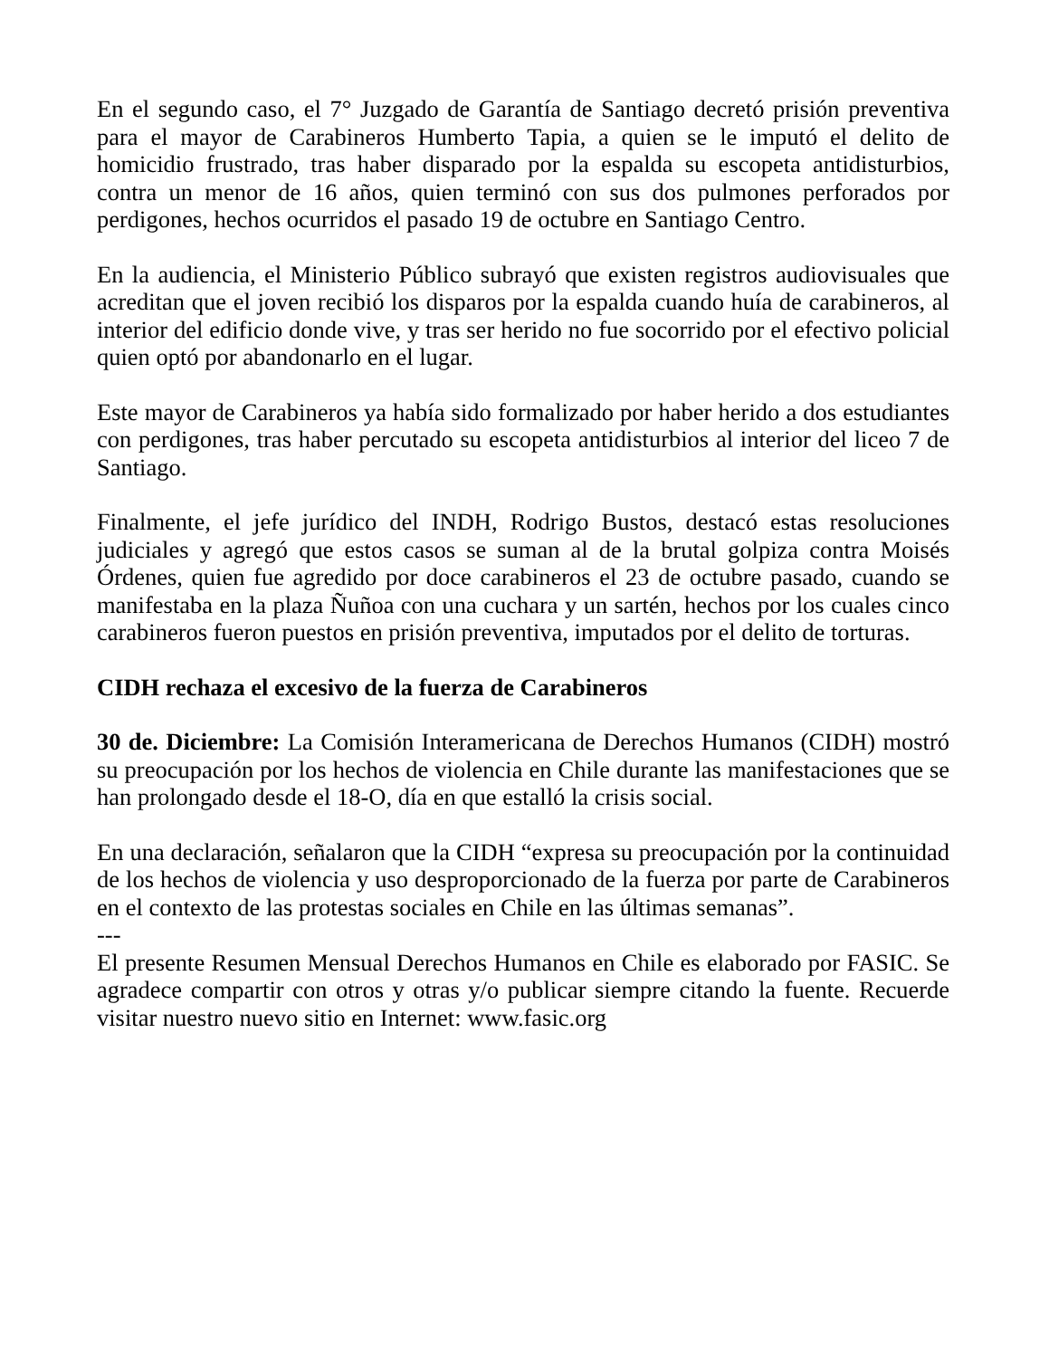En el segundo caso, el 7° Juzgado de Garantía de Santiago decretó prisión preventiva para el mayor de Carabineros Humberto Tapia, a quien se le imputó el delito de homicidio frustrado, tras haber disparado por la espalda su escopeta antidisturbios, contra un menor de 16 años, quien terminó con sus dos pulmones perforados por perdigones, hechos ocurridos el pasado 19 de octubre en Santiago Centro.
En la audiencia, el Ministerio Público subrayó que existen registros audiovisuales que acreditan que el joven recibió los disparos por la espalda cuando huía de carabineros, al interior del edificio donde vive, y tras ser herido no fue socorrido por el efectivo policial quien optó por abandonarlo en el lugar.
Este mayor de Carabineros ya había sido formalizado por haber herido a dos estudiantes con perdigones, tras haber percutado su escopeta antidisturbios al interior del liceo 7 de Santiago.
Finalmente, el jefe jurídico del INDH, Rodrigo Bustos, destacó estas resoluciones judiciales y agregó que estos casos se suman al de la brutal golpiza contra Moisés Órdenes, quien fue agredido por doce carabineros el 23 de octubre pasado, cuando se manifestaba en la plaza Ñuñoa con una cuchara y un sartén, hechos por los cuales cinco carabineros fueron puestos en prisión preventiva, imputados por el delito de torturas.
CIDH rechaza el excesivo de la fuerza de Carabineros
30 de. Diciembre: La Comisión Interamericana de Derechos Humanos (CIDH) mostró su preocupación por los hechos de violencia en Chile durante las manifestaciones que se han prolongado desde el 18-O, día en que estalló la crisis social.
En una declaración, señalaron que la CIDH “expresa su preocupación por la continuidad de los hechos de violencia y uso desproporcionado de la fuerza por parte de Carabineros en el contexto de las protestas sociales en Chile en las últimas semanas”.
---
El presente Resumen Mensual Derechos Humanos en Chile es elaborado por FASIC. Se agradece compartir con otros y otras y/o publicar siempre citando la fuente. Recuerde visitar nuestro nuevo sitio en Internet: www.fasic.org